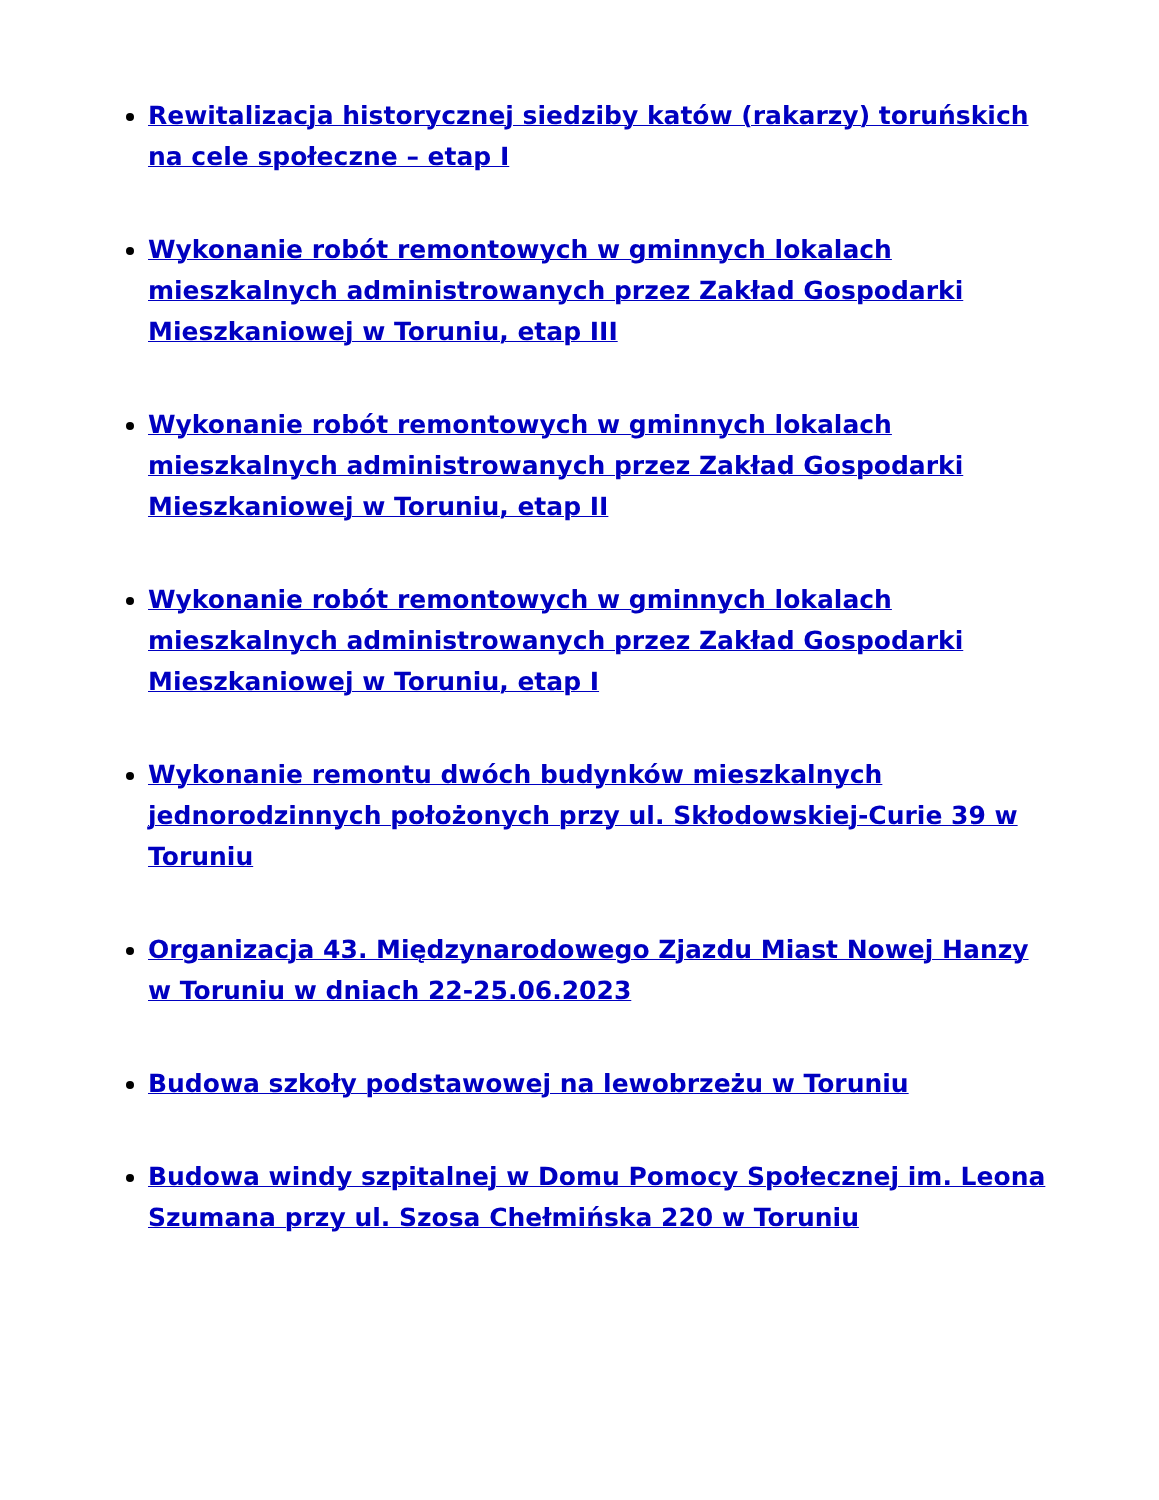Rewitalizacja historycznej siedziby katów (rakarzy) toruńskich na cele społeczne – etap I
Wykonanie robót remontowych w gminnych lokalach mieszkalnych administrowanych przez Zakład Gospodarki Mieszkaniowej w Toruniu, etap III
Wykonanie robót remontowych w gminnych lokalach mieszkalnych administrowanych przez Zakład Gospodarki Mieszkaniowej w Toruniu, etap II
Wykonanie robót remontowych w gminnych lokalach mieszkalnych administrowanych przez Zakład Gospodarki Mieszkaniowej w Toruniu, etap I
Wykonanie remontu dwóch budynków mieszkalnych jednorodzinnych położonych przy ul. Skłodowskiej-Curie 39 w Toruniu
Organizacja 43. Międzynarodowego Zjazdu Miast Nowej Hanzy w Toruniu w dniach 22-25.06.2023
Budowa szkoły podstawowej na lewobrzeżu w Toruniu
Budowa windy szpitalnej w Domu Pomocy Społecznej im. Leona Szumana przy ul. Szosa Chełmińska 220 w Toruniu